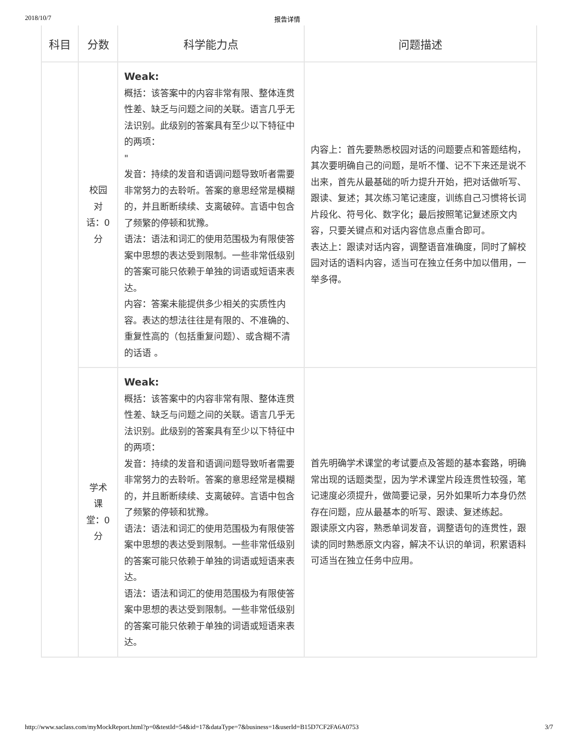2018/10/7 报告详情
| 科目 | 分数 | 科学能力点 | 问题描述 |
| --- | --- | --- | --- |
| | 校园对话：0分 | Weak: 概括：该答案中的内容非常有限、整体连贯性差、缺乏与问题之间的关联。语言几乎无法识别。此级别的答案具有至少以下特征中的两项： " 发音：持续的发音和语调问题导致听者需要非常努力的去聆听。答案的意思经常是模糊的，并且断断续续、支离破碎。言语中包含了频繁的停顿和犹豫。 语法：语法和词汇的使用范围极为有限使答案中思想的表达受到限制。一些非常低级别的答案可能只依赖于单独的词语或短语来表达。 内容：答案未能提供多少相关的实质性内容。表达的想法往往是有限的、不准确的、重复性高的（包括重复问题）、或含糊不清的话语 。 | 内容上：首先要熟悉校园对话的问题要点和答题结构，其次要明确自己的问题，是听不懂、记不下来还是说不出来，首先从最基础的听力提升开始，把对话做听写、跟读、复述；其次练习笔记速度，训练自己习惯将长词片段化、符号化、数字化；最后按照笔记复述原文内容，只要关键点和对话内容信息点重合即可。 表达上：跟读对话内容，调整语音准确度，同时了解校园对话的语料内容，适当可在独立任务中加以借用，一举多得。 |
| | 学术课堂：0分 | Weak: 概括：该答案中的内容非常有限、整体连贯性差、缺乏与问题之间的关联。语言几乎无法识别。此级别的答案具有至少以下特征中的两项： 发音：持续的发音和语调问题导致听者需要非常努力的去聆听。答案的意思经常是模糊的，并且断断续续、支离破碎。言语中包含了频繁的停顿和犹豫。 语法：语法和词汇的使用范围极为有限使答案中思想的表达受到限制。一些非常低级别的答案可能只依赖于单独的词语或短语来表达。 语法：语法和词汇的使用范围极为有限使答案中思想的表达受到限制。一些非常低级别的答案可能只依赖于单独的词语或短语来表达。 | 首先明确学术课堂的考试要点及答题的基本套路，明确常出现的话题类型，因为学术课堂片段连贯性较强，笔记速度必须提升，做简要记录，另外如果听力本身仍然存在问题，应从最基本的听写、跟读、复述练起。 跟读原文内容，熟悉单词发音，调整语句的连贯性，跟读的同时熟悉原文内容，解决不认识的单词，积累语料可适当在独立任务中应用。 |
http://www.saclass.com/myMockReport.html?p=0&testId=54&id=17&dataType=7&business=1&userId=B15D7CF2FA6A0753 3/7